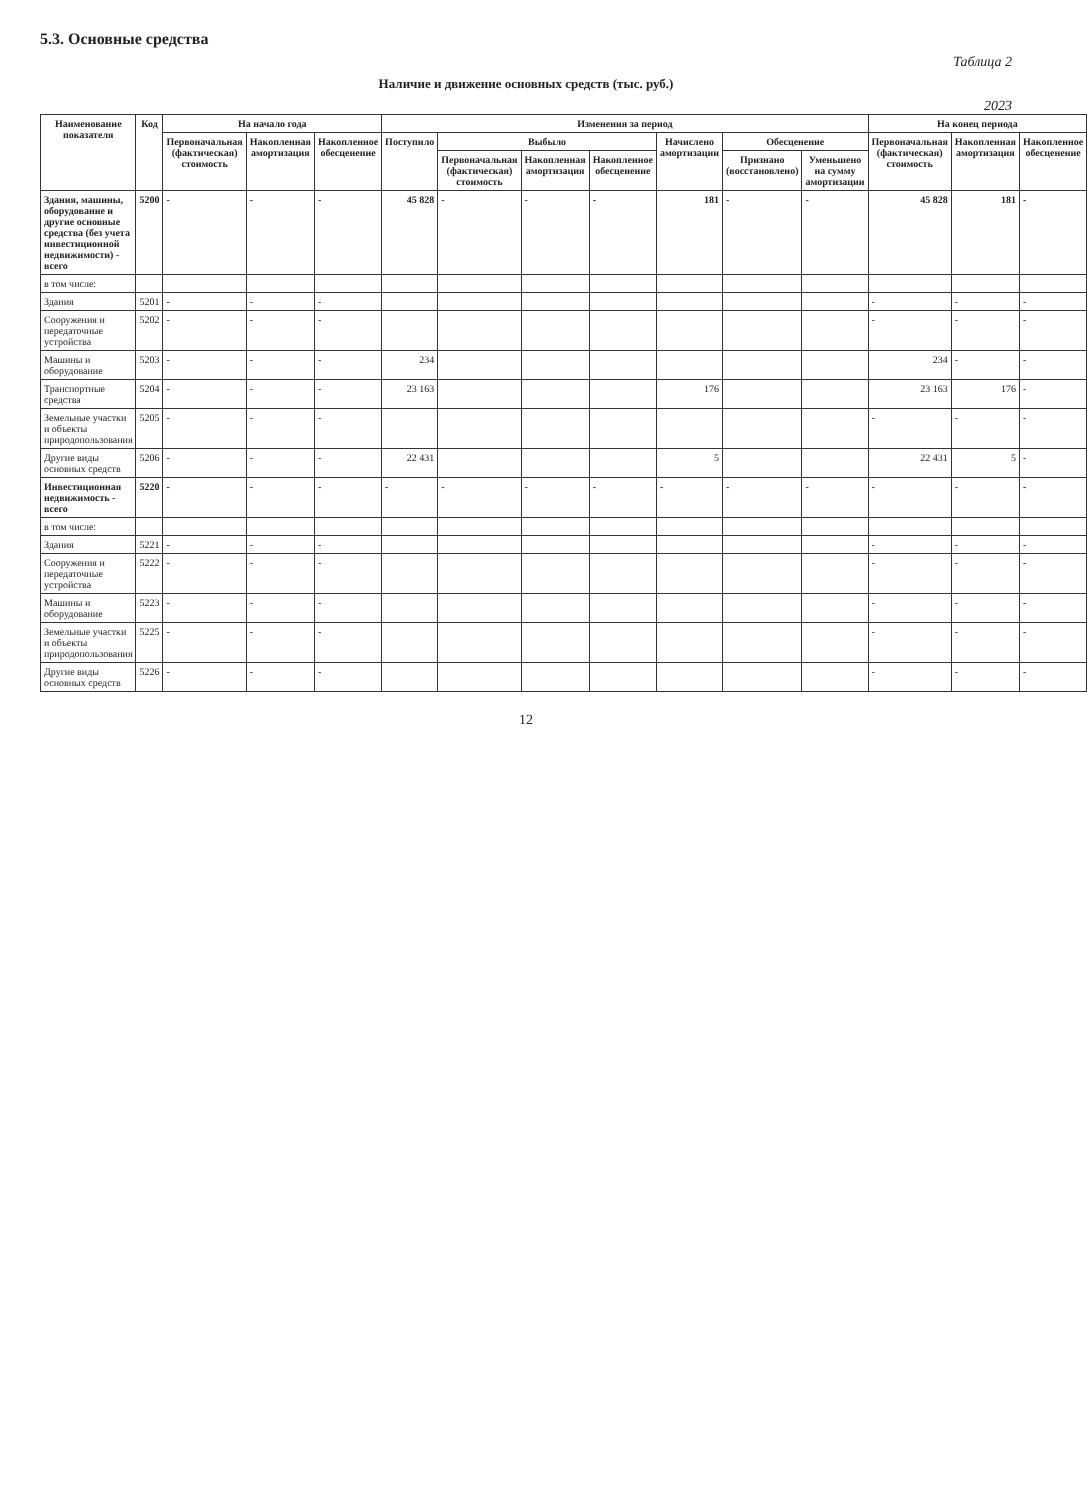5.3. Основные средства
Таблица 2
Наличие и движение основных средств (тыс. руб.)
2023
| Наименование показателя | Код | На начало года | | | Изменения за период | | | | | | | На конец периода | | |
| --- | --- | --- | --- | --- | --- | --- | --- | --- | --- | --- | --- | --- | --- | --- |
| | | Первоначальная (фактическая) стоимость | Накопленная амортизация | Накопленное обесценение | Поступило | Выбыло | | | Начислено амортизации | Обесценение | | Первоначальная (фактическая) стоимость | Накопленная амортизация | Накопленное обесценение |
| | | | | | | Первоначальная (фактическая) стоимость | Накопленная амортизация | Накопленное обесценение | | Признано (восстановлено) | Уменьшено на сумму амортизации | | | |
| Здания, машины, оборудование и другие основные средства (без учета инвестиционной недвижимости) - всего | 5200 | - | - | - | 45 828 | - | - | - | 181 | - | - | 45 828 | 181 | - |
| в том числе: | | | | | | | | | | | | | | |
| Здания | 5201 | - | - | - | | | | | | | | - | - | - |
| Сооружения и передаточные устройства | 5202 | - | - | - | | | | | | | | - | - | - |
| Машины и оборудование | 5203 | - | - | - | 234 | | | | | | | 234 | - | - |
| Транспортные средства | 5204 | - | - | - | 23 163 | | | | 176 | | | 23 163 | 176 | - |
| Земельные участки и объекты природопользования | 5205 | - | - | - | | | | | | | | - | - | - |
| Другие виды основных средств | 5206 | - | - | - | 22 431 | | | | 5 | | | 22 431 | 5 | - |
| Инвестиционная недвижимость - всего | 5220 | - | - | - | - | - | - | - | - | - | - | - | - | - |
| в том числе: | | | | | | | | | | | | | | |
| Здания | 5221 | - | - | - | | | | | | | | - | - | - |
| Сооружения и передаточные устройства | 5222 | - | - | - | | | | | | | | - | - | - |
| Машины и оборудование | 5223 | - | - | - | | | | | | | | - | - | - |
| Земельные участки и объекты природопользования | 5225 | - | - | - | | | | | | | | - | - | - |
| Другие виды основных средств | 5226 | - | - | - | | | | | | | | - | - | - |
12